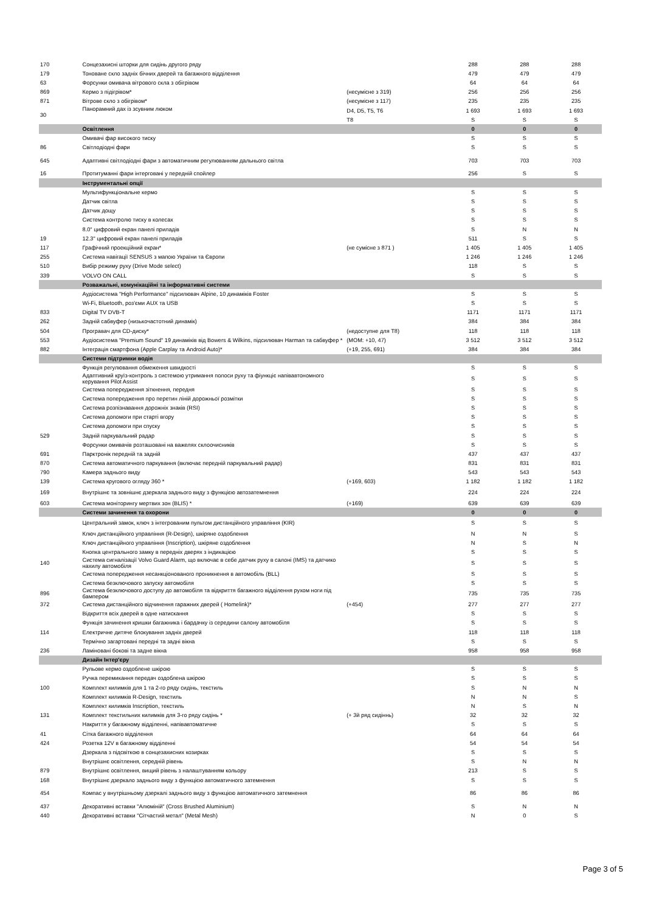| 170 | Сонцезахисні шторки для сидінь другого ряду | | 288 | 288 | 288 |
| 179 | Тоноване скло задніх бічних дверей та багажного відділення | | 479 | 479 | 479 |
| 63 | Форсунки омивача вітрового скла з обігрівом | | 64 | 64 | 64 |
| 869 | Кермо з підігрівом* | (несумісне з 319) | 256 | 256 | 256 |
| 871 | Вітрове скло з обігрівом* | (несумісне з 117) | 235 | 235 | 235 |
| 30 | Панорамний дах із зсувним люком | D4, D5, T5, T6 | 1 693 | 1 693 | 1 693 |
| | | T8 | S | S | S |
| | Освітлення | | 0 | 0 | 0 |
| | Омивачі фар високого тиску | | S | S | S |
| 86 | Світлодіодні фари | | S | S | S |
| 645 | Адаптивні світлодіодні фари з автоматичним регулюванням дальнього світла | | 703 | 703 | 703 |
| 16 | Протитуманні фари інтерговані у передній спойлер | | 256 | S | S |
| | Інструментальні опції | | | | |
| | Мультифункціональне кермо | | S | S | S |
| | Датчик світла | | S | S | S |
| | Датчик дощу | | S | S | S |
| | Система контролю тиску в колесах | | S | S | S |
| | 8.0" цифровий екран панелі приладів | | S | N | N |
| 19 | 12.3" цифровий екран панелі приладів | | 511 | S | S |
| 117 | Графічний проекційний екран* | (не сумісне з 871 ) | 1 405 | 1 405 | 1 405 |
| 255 | Система навігації SENSUS з мапою України та Європи | | 1 246 | 1 246 | 1 246 |
| 510 | Вибір режиму руху (Drive Mode select) | | 118 | S | S |
| 339 | VOLVO ON CALL | | S | S | S |
| | Розважальні, комунікаційні та інформативні системи | | | | |
| | Аудіосистема "High Performance" підсилювач Alpine, 10 динаміків Foster | | S | S | S |
| | Wi-Fi, Bluetooth, роз'єми AUX та USB | | S | S | S |
| 833 | Digital TV DVB-T | | 1171 | 1171 | 1171 |
| 262 | Задній сабвуфер (низькочастотний динамік) | | 384 | 384 | 384 |
| 504 | Програвач для CD-диску* | (недоступне для T8) | 118 | 118 | 118 |
| 553 | Аудіосистема "Premium Sound" 19 динаміків від Bowers & Wilkins, підсилювач Harman та сабвуфер * | (MOM: +10, 47) | 3 512 | 3 512 | 3 512 |
| 882 | Інтеграція смартфона (Apple Carplay та Android Auto)* | (+19, 255, 691) | 384 | 384 | 384 |
| | Системи підтримки водія | | | | |
| | Функція регулювання обмеження швидкості | | S | S | S |
| | Адаптивний круїз-контроль з системою утримання полоси руху та фіункціє напівавтономного керування Pilot Assist | | S | S | S |
| | Система попередження зіткнення, передня | | S | S | S |
| | Система попередження про перетин ліній дорожньої розмітки | | S | S | S |
| | Система розпізнавання дорожніх знаків (RSI) | | S | S | S |
| | Система допомоги при старті вгору | | S | S | S |
| | Система допомоги при спуску | | S | S | S |
| 529 | Задній паркувальний радар | | S | S | S |
| | Форсунки омивачів розташовані на важелях склоочисників | | S | S | S |
| 691 | Парктронік передній та задній | | 437 | 437 | 437 |
| 870 | Система автоматичного паркування (включає передній паркувальний радар) | | 831 | 831 | 831 |
| 790 | Камера заднього виду | | 543 | 543 | 543 |
| 139 | Система кругового огляду 360 * | (+169, 603) | 1 182 | 1 182 | 1 182 |
| 169 | Внутрішнє та зовнішнє дзеркала заднього виду з функцією автозатемнення | | 224 | 224 | 224 |
| 603 | Система моніторингу мертвих зон (BLIS) * | (+169) | 639 | 639 | 639 |
| | Системи зачинення та охорони | | 0 | 0 | 0 |
| | Центральний замок, ключ з інтегрованим пультом дистанційного управління (KIR) | | S | S | S |
| | Ключ дистанційного управління (R-Design), шкіряне оздоблення | | N | N | S |
| | Ключ дистанційного управління (Inscription), шкіряне оздоблення | | N | S | N |
| | Кнопка центрального замку в передніх дверях з індикацією | | S | S | S |
| 140 | Система сигналізації Volvo Guard Alarm, що включає в себе датчик руху в салоні (IMS) та датчико нахилу автомобіля | | S | S | S |
| | Система попередження несанкціонованого проникнення в автомобіль (BLL) | | S | S | S |
| | Система безключового запуску автомобіля | | S | S | S |
| 896 | Система безключового доступу до автомобіля та відкриття багажного відділення рухом ноги під бампером | | 735 | 735 | 735 |
| 372 | Система дистанційного відчинення гаражних дверей ( Homelink)* | (+454) | 277 | 277 | 277 |
| | Відкриття всіх дверей в одне натискання | | S | S | S |
| | Функція зачинення кришки багажника і бардачку із середини салону автомобіля | | S | S | S |
| 114 | Електричне дитяче блокування задніх дверей | | 118 | 118 | 118 |
| | Термічно загартовані передні та задні вікна | | S | S | S |
| 236 | Ламіновані бокові та задне вікна | | 958 | 958 | 958 |
| | Дизайн Інтер'єру | | | | |
| | Рульове кермо оздоблене шкірою | | S | S | S |
| | Ручка перемикання передач оздоблена шкірою | | S | S | S |
| 100 | Комплект килимків для 1 та 2-го ряду сидінь, текстиль | | S | N | N |
| | Комплект килимків R-Design, текстиль | | N | N | S |
| | Комплект килимків Inscription, текстиль | | N | S | N |
| 131 | Комплект текстильних килимків для 3-го ряду сидінь * | (+ 3й ряд сидіннь) | 32 | 32 | 32 |
| | Накриття у багажному відділенні, напівавтоматичне | | S | S | S |
| 41 | Сітка багажного відділення | | 64 | 64 | 64 |
| 424 | Розетка 12V в багажному відділенні | | 54 | 54 | 54 |
| | Дзеркала з підсвіткою в сонцезахисних козирках | | S | S | S |
| | Внутрішнє освітлення, середній рівень | | S | N | N |
| 879 | Внутрішнє освітлення, вищий рівень з налаштуванням кольору | | 213 | S | S |
| 168 | Внутрішнє дзеркало заднього виду з функцією автоматичного затемнення | | S | S | S |
| 454 | Компас у внутрішньому дзеркалі заднього виду з функцією автоматичного затемнення | | 86 | 86 | 86 |
| 437 | Декоративні вставки "Алюміній" (Cross Brushed Aluminium) | | S | N | N |
| 440 | Декоративні вставки "Сітчастий метал" (Metal Mesh) | | N | 0 | S |
Page 3 of 5